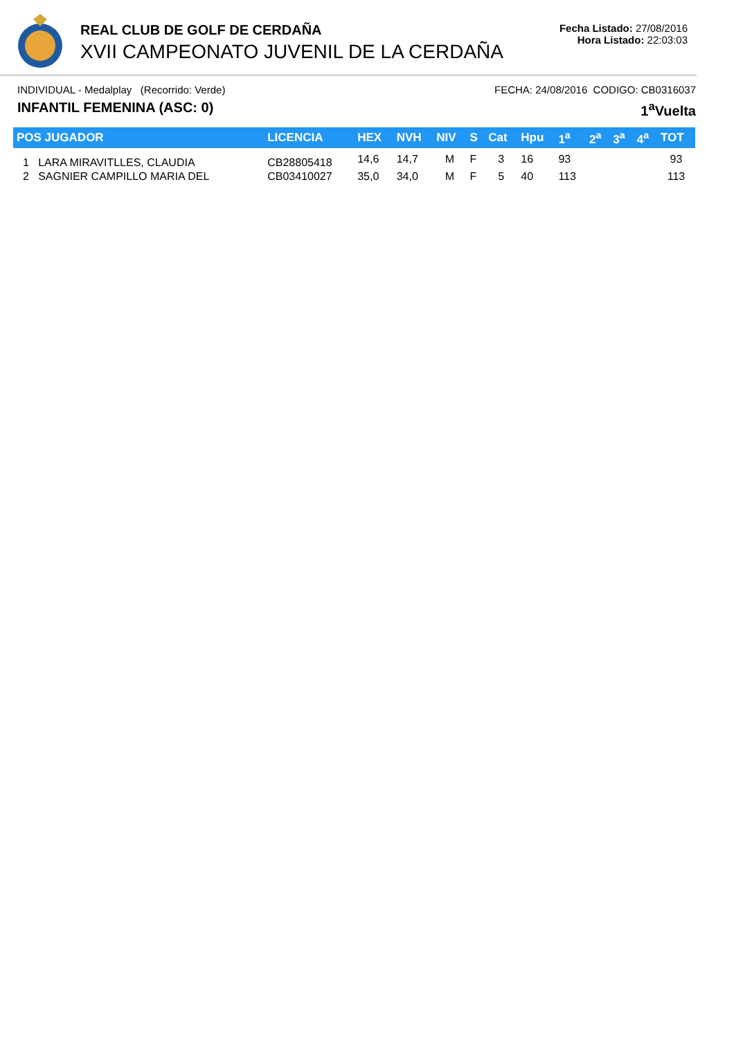REAL CLUB DE GOLF DE CERDAÑA
XVII CAMPEONATO JUVENIL DE LA CERDAÑA
Fecha Listado: 27/08/2016
Hora Listado: 22:03:03
INDIVIDUAL - Medalplay (Recorrido: Verde) FECHA: 24/08/2016 CODIGO: CB0316037
INFANTIL FEMENINA (ASC: 0) 1<sup>a</sup>Vuelta
| POS JUGADOR | LICENCIA | HEX | NVH | NIV | S | Cat | Hpu | 1<sup>a</sup> | 2<sup>a</sup> | 3<sup>a</sup> | 4<sup>a</sup> | TOT |
| --- | --- | --- | --- | --- | --- | --- | --- | --- | --- | --- | --- | --- |
| 1 LARA MIRAVITLLES, CLAUDIA | CB28805418 | 14,6 | 14,7 | M | F | 3 | 16 | 93 | | | | 93 |
| 2 SAGNIER CAMPILLO MARIA DEL | CB03410027 | 35,0 | 34,0 | M | F | 5 | 40 | 113 | | | | 113 |